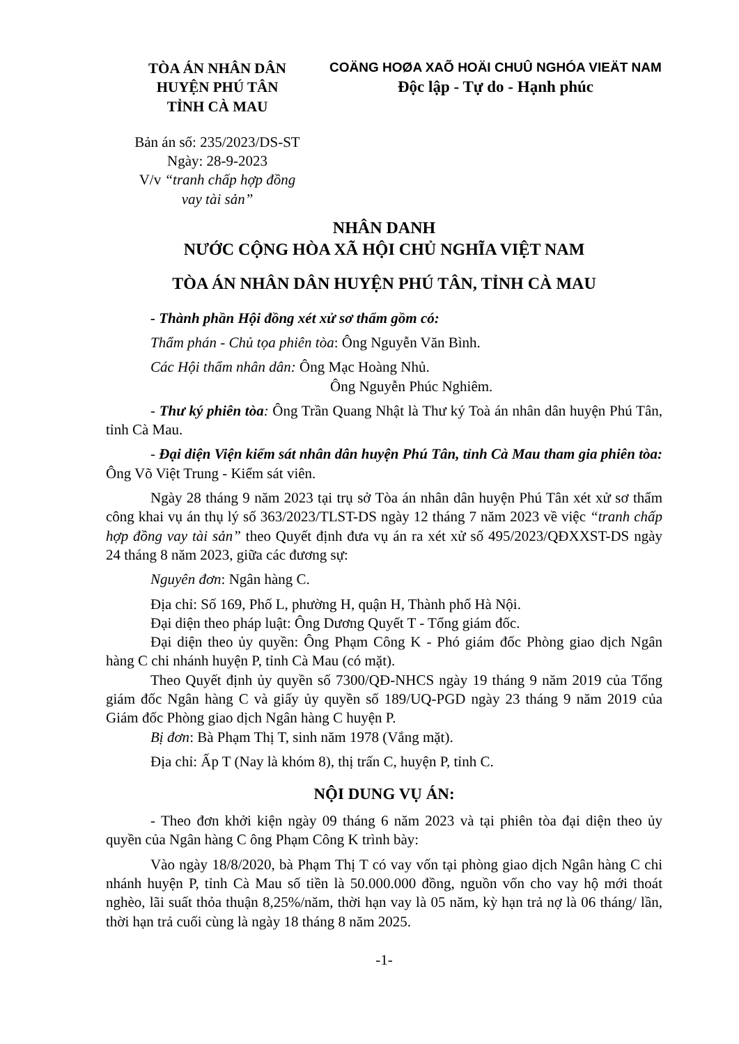TÒA ÁN NHÂN DÂN
HUYỆN PHÚ TÂN
TỈNH CÀ MAU
Bản án số: 235/2023/DS-ST
Ngày: 28-9-2023
V/v “tranh chấp hợp đồng
vay tài sản”
COÄNG HOØA XAÕ HOÄI CHUÛ NGHÓA VIEÄT NAM
Độc lập - Tự do - Hạnh phúc
NHÂN DANH
NƯỚC CỘNG HÒA XÃ HỘI CHỦ NGHĨA VIỆT NAM
TÒA ÁN NHÂN DÂN HUYỆN PHÚ TÂN, TỈNH CÀ MAU
- Thành phần Hội đồng xét xử sơ thẩm gồm có:
Thẩm phán - Chủ tọa phiên tòa: Ông Nguyễn Văn Bình.
Các Hội thẩm nhân dân: Ông Mạc Hoàng Nhủ.
Ông Nguyễn Phúc Nghiêm.
- Thư ký phiên tòa: Ông Trần Quang Nhật là Thư ký Toà án nhân dân huyện Phú Tân, tỉnh Cà Mau.
- Đại diện Viện kiểm sát nhân dân huyện Phú Tân, tỉnh Cà Mau tham gia phiên tòa: Ông Võ Việt Trung - Kiểm sát viên.
Ngày 28 tháng 9 năm 2023 tại trụ sở Tòa án nhân dân huyện Phú Tân xét xử sơ thẩm công khai vụ án thụ lý số 363/2023/TLST-DS ngày 12 tháng 7 năm 2023 về việc “tranh chấp hợp đồng vay tài sản” theo Quyết định đưa vụ án ra xét xử số 495/2023/QĐXXST-DS ngày 24 tháng 8 năm 2023, giữa các đương sự:
Nguyên đơn: Ngân hàng C.
Địa chỉ: Số 169, Phố L, phường H, quận H, Thành phố Hà Nội.
Đại diện theo pháp luật: Ông Dương Quyết T - Tổng giám đốc.
Đại diện theo ủy quyền: Ông Phạm Công K - Phó giám đốc Phòng giao dịch Ngân hàng C chi nhánh huyện P, tỉnh Cà Mau (có mặt).
Theo Quyết định ủy quyền số 7300/QĐ-NHCS ngày 19 tháng 9 năm 2019 của Tổng giám đốc Ngân hàng C và giấy ủy quyền số 189/UQ-PGD ngày 23 tháng 9 năm 2019 của Giám đốc Phòng giao dịch Ngân hàng C huyện P.
Bị đơn: Bà Phạm Thị T, sinh năm 1978 (Vắng mặt).
Địa chỉ: Ấp T (Nay là khóm 8), thị trấn C, huyện P, tỉnh C.
NỘI DUNG VỤ ÁN:
- Theo đơn khởi kiện ngày 09 tháng 6 năm 2023 và tại phiên tòa đại diện theo ủy quyền của Ngân hàng C ông Phạm Công K trình bày:
Vào ngày 18/8/2020, bà Phạm Thị T có vay vốn tại phòng giao dịch Ngân hàng C chi nhánh huyện P, tỉnh Cà Mau số tiền là 50.000.000 đồng, nguồn vốn cho vay hộ mới thoát nghèo, lãi suất thỏa thuận 8,25%/năm, thời hạn vay là 05 năm, kỳ hạn trả nợ là 06 tháng/ lần, thời hạn trả cuối cùng là ngày 18 tháng 8 năm 2025.
-1-